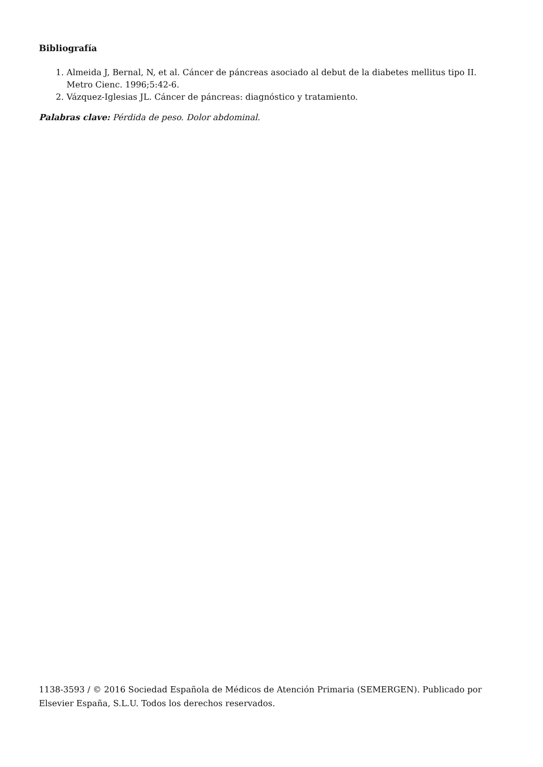Bibliografía
1. Almeida J, Bernal, N, et al. Cáncer de páncreas asociado al debut de la diabetes mellitus tipo II. Metro Cienc. 1996;5:42-6.
2. Vázquez-Iglesias JL. Cáncer de páncreas: diagnóstico y tratamiento.
Palabras clave: Pérdida de peso. Dolor abdominal.
1138-3593 / © 2016 Sociedad Española de Médicos de Atención Primaria (SEMERGEN). Publicado por Elsevier España, S.L.U. Todos los derechos reservados.